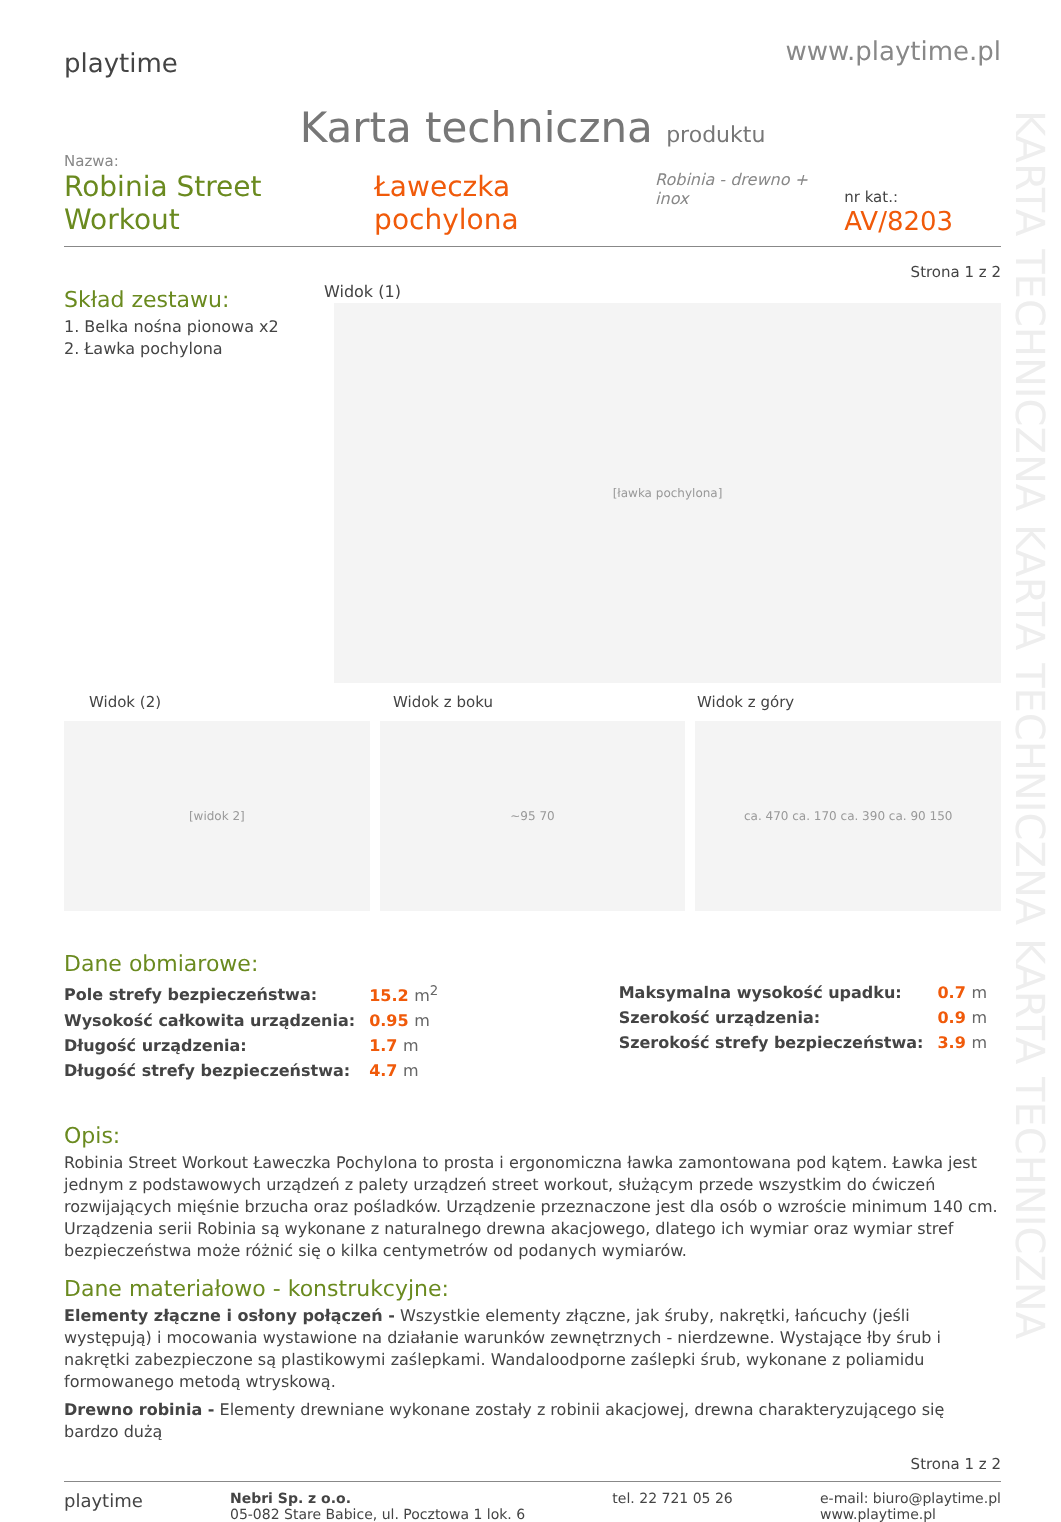KARTA TECHNICZNA KARTA TECHNICZNA KARTA TECHNICZNA
playtime
www.playtime.pl
Karta techniczna produktu
Nazwa:
Robinia Street Workout Ławeczka pochylona Robinia - drewno + inox nr kat.: AV/8203
Strona 1 z 2
Skład zestawu:
1. Belka nośna pionowa x2
2. Ławka pochylona
Widok (1)
[ławka pochylona]
Widok (2) Widok z boku Widok z góry
[widok 2] ~95 70 ca. 470 ca. 170 ca. 390 ca. 90 150
Dane obmiarowe:
| Pole strefy bezpieczeństwa: | 15.2 m<sup>2</sup> |
| Wysokość całkowita urządzenia: | 0.95 m |
| Długość urządzenia: | 1.7 m |
| Długość strefy bezpieczeństwa: | 4.7 m |
| Maksymalna wysokość upadku: | 0.7 m |
| Szerokość urządzenia: | 0.9 m |
| Szerokość strefy bezpieczeństwa: | 3.9 m |
Opis:
Robinia Street Workout Ławeczka Pochylona to prosta i ergonomiczna ławka zamontowana pod kątem. Ławka jest jednym z podstawowych urządzeń z palety urządzeń street workout, służącym przede wszystkim do ćwiczeń rozwijających mięśnie brzucha oraz pośladków. Urządzenie przeznaczone jest dla osób o wzroście minimum 140 cm. Urządzenia serii Robinia są wykonane z naturalnego drewna akacjowego, dlatego ich wymiar oraz wymiar stref bezpieczeństwa może różnić się o kilka centymetrów od podanych wymiarów.
Dane materiałowo - konstrukcyjne:
Elementy złączne i osłony połączeń - Wszystkie elementy złączne, jak śruby, nakrętki, łańcuchy (jeśli występują) i mocowania wystawione na działanie warunków zewnętrznych - nierdzewne. Wystające łby śrub i nakrętki zabezpieczone są plastikowymi zaślepkami. Wandaloodporne zaślepki śrub, wykonane z poliamidu formowanego metodą wtryskową.
Drewno robinia - Elementy drewniane wykonane zostały z robinii akacjowej, drewna charakteryzującego się bardzo dużą
Strona 1 z 2
playtime
Nebri Sp. z o.o.
05-082 Stare Babice, ul. Pocztowa 1 lok. 6
tel. 22 721 05 26 e-mail: biuro@playtime.pl
www.playtime.pl